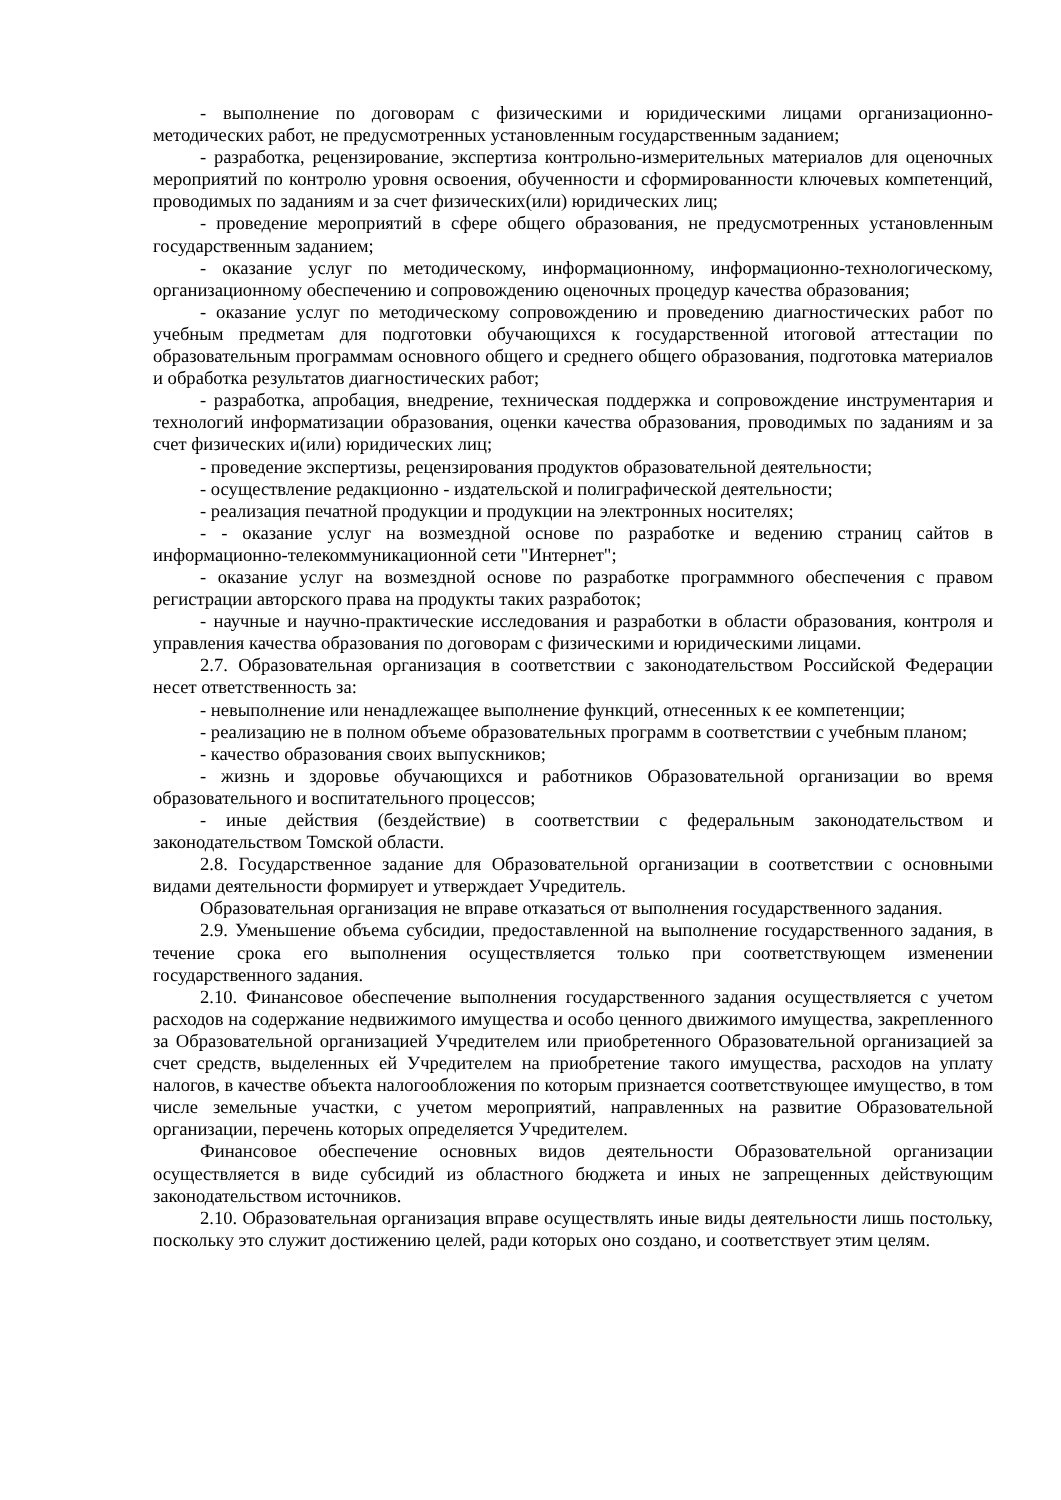- выполнение по договорам с физическими и юридическими лицами организационно-методических работ, не предусмотренных установленным государственным заданием;
- разработка, рецензирование, экспертиза контрольно-измерительных материалов для оценочных мероприятий по контролю уровня освоения, обученности и сформированности ключевых компетенций, проводимых по заданиям и за счет физических(или) юридических лиц;
- проведение мероприятий в сфере общего образования, не предусмотренных установленным государственным заданием;
- оказание услуг по методическому, информационному, информационно-технологическому, организационному обеспечению и сопровождению оценочных процедур качества образования;
- оказание услуг по методическому сопровождению и проведению диагностических работ по учебным предметам для подготовки обучающихся к государственной итоговой аттестации по образовательным программам основного общего и среднего общего образования, подготовка материалов и обработка результатов диагностических работ;
- разработка, апробация, внедрение, техническая поддержка и сопровождение инструментария и технологий информатизации образования, оценки качества образования, проводимых по заданиям и за счет физических и(или) юридических лиц;
- проведение экспертизы, рецензирования продуктов образовательной деятельности;
- осуществление редакционно - издательской и полиграфической деятельности;
- реализация печатной продукции и продукции на электронных носителях;
- - оказание услуг на возмездной основе по разработке и ведению страниц сайтов в информационно-телекоммуникационной сети "Интернет";
- оказание услуг на возмездной основе по разработке программного обеспечения с правом регистрации авторского права на продукты таких разработок;
- научные и научно-практические исследования и разработки в области образования, контроля и управления качества образования по договорам с физическими и юридическими лицами.
2.7. Образовательная организация в соответствии с законодательством Российской Федерации несет ответственность за:
- невыполнение или ненадлежащее выполнение функций, отнесенных к ее компетенции;
- реализацию не в полном объеме образовательных программ в соответствии с учебным планом;
- качество образования своих выпускников;
- жизнь и здоровье обучающихся и работников Образовательной организации во время образовательного и воспитательного процессов;
- иные действия (бездействие) в соответствии с федеральным законодательством и законодательством Томской области.
2.8. Государственное задание для Образовательной организации в соответствии с основными видами деятельности формирует и утверждает Учредитель.
Образовательная организация не вправе отказаться от выполнения государственного задания.
2.9. Уменьшение объема субсидии, предоставленной на выполнение государственного задания, в течение срока его выполнения осуществляется только при соответствующем изменении государственного задания.
2.10. Финансовое обеспечение выполнения государственного задания осуществляется с учетом расходов на содержание недвижимого имущества и особо ценного движимого имущества, закрепленного за Образовательной организацией Учредителем или приобретенного Образовательной организацией за счет средств, выделенных ей Учредителем на приобретение такого имущества, расходов на уплату налогов, в качестве объекта налогообложения по которым признается соответствующее имущество, в том числе земельные участки, с учетом мероприятий, направленных на развитие Образовательной организации, перечень которых определяется Учредителем.
Финансовое обеспечение основных видов деятельности Образовательной организации осуществляется в виде субсидий из областного бюджета и иных не запрещенных действующим законодательством источников.
2.10. Образовательная организация вправе осуществлять иные виды деятельности лишь постольку, поскольку это служит достижению целей, ради которых оно создано, и соответствует этим целям.